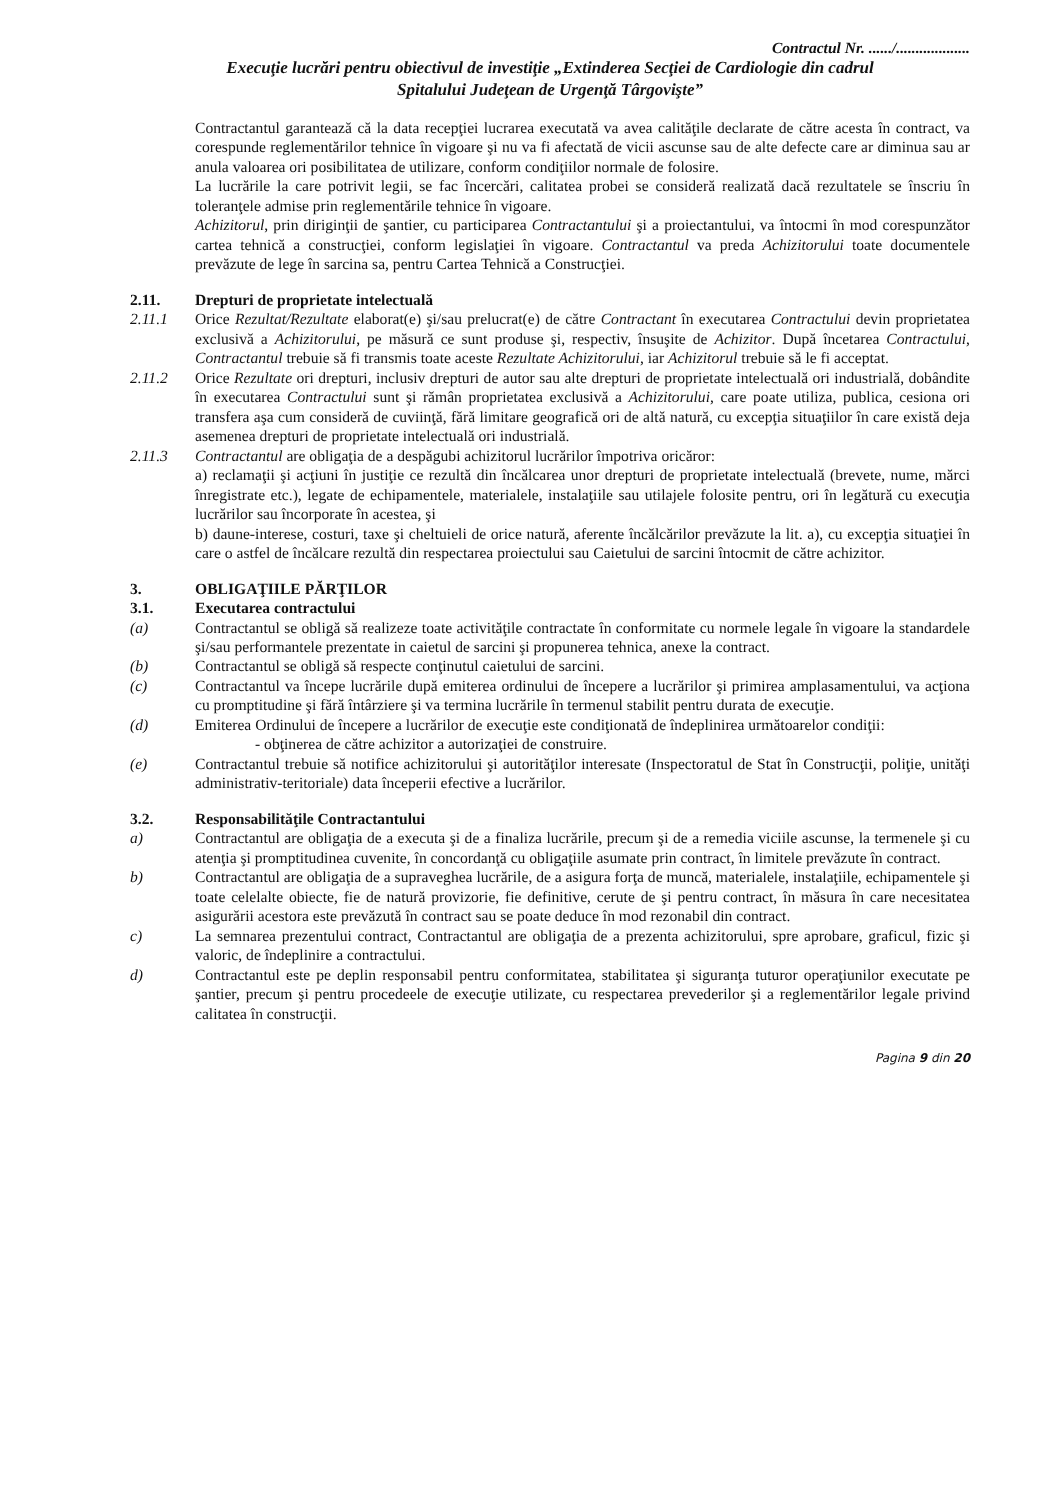Contractul Nr. ....../...................
Execuţie lucrări pentru obiectivul de investiţie „Extinderea Secţiei de Cardiologie din cadrul
Spitalului Judeţean de Urgenţă Târgovişte”
Contractantul garantează că la data recepţiei lucrarea executată va avea calităţile declarate de către acesta în contract, va corespunde reglementărilor tehnice în vigoare şi nu va fi afectată de vicii ascunse sau de alte defecte care ar diminua sau ar anula valoarea ori posibilitatea de utilizare, conform condiţiilor normale de folosire.
La lucrările la care potrivit legii, se fac încercări, calitatea probei se consideră realizată dacă rezultatele se înscriu în toleranţele admise prin reglementările tehnice în vigoare.
Achizitorul, prin diriginţii de şantier, cu participarea Contractantului şi a proiectantului, va întocmi în mod corespunzător cartea tehnică a construcţiei, conform legislaţiei în vigoare. Contractantul va preda Achizitorului toate documentele prevăzute de lege în sarcina sa, pentru Cartea Tehnică a Construcţiei.
2.11. Drepturi de proprietate intelectuală
2.11.1 Orice Rezultat/Rezultate elaborat(e) şi/sau prelucrat(e) de către Contractant în executarea Contractului devin proprietatea exclusivă a Achizitorului, pe măsură ce sunt produse şi, respectiv, însuşite de Achizitor. După încetarea Contractului, Contractantul trebuie să fi transmis toate aceste Rezultate Achizitorului, iar Achizitorul trebuie să le fi acceptat.
2.11.2 Orice Rezultate ori drepturi, inclusiv drepturi de autor sau alte drepturi de proprietate intelectuală ori industrială, dobândite în executarea Contractului sunt şi rămân proprietatea exclusivă a Achizitorului, care poate utiliza, publica, cesiona ori transfera aşa cum consideră de cuviinţă, fără limitare geografică ori de altă natură, cu excepţia situaţiilor în care există deja asemenea drepturi de proprietate intelectuală ori industrială.
2.11.3 Contractantul are obligaţia de a despăgubi achizitorul lucrărilor împotriva oricăror:
a) reclamaţii şi acţiuni în justiţie ce rezultă din încălcarea unor drepturi de proprietate intelectuală (brevete, nume, mărci înregistrate etc.), legate de echipamentele, materialele, instalaţiile sau utilajele folosite pentru, ori în legătură cu execuţia lucrărilor sau încorporate în acestea, şi
b) daune-interese, costuri, taxe şi cheltuieli de orice natură, aferente încălcărilor prevăzute la lit. a), cu excepţia situaţiei în care o astfel de încălcare rezultă din respectarea proiectului sau Caietului de sarcini întocmit de către achizitor.
3. OBLIGAŢIILE PĂRŢILOR
3.1. Executarea contractului
(a) Contractantul se obligă să realizeze toate activităţile contractate în conformitate cu normele legale în vigoare la standardele şi/sau performantele prezentate in caietul de sarcini şi propunerea tehnica, anexe la contract.
(b) Contractantul se obligă să respecte conţinutul caietului de sarcini.
(c) Contractantul va începe lucrările după emiterea ordinului de începere a lucrărilor şi primirea amplasamentului, va acţiona cu promptitudine şi fără întârziere şi va termina lucrările în termenul stabilit pentru durata de execuţie.
(d) Emiterea Ordinului de începere a lucrărilor de execuţie este condiţionată de îndeplinirea următoarelor condiţii:
- obţinerea de către achizitor a autorizaţiei de construire.
(e) Contractantul trebuie să notifice achizitorului şi autorităţilor interesate (Inspectoratul de Stat în Construcţii, poliţie, unităţi administrativ-teritoriale) data începerii efective a lucrărilor.
3.2. Responsabilităţile Contractantului
a) Contractantul are obligaţia de a executa şi de a finaliza lucrările, precum şi de a remedia viciile ascunse, la termenele şi cu atenţia şi promptitudinea cuvenite, în concordanţă cu obligaţiile asumate prin contract, în limitele prevăzute în contract.
b) Contractantul are obligaţia de a supraveghea lucrările, de a asigura forţa de muncă, materialele, instalaţiile, echipamentele şi toate celelalte obiecte, fie de natură provizorie, fie definitive, cerute de şi pentru contract, în măsura în care necesitatea asigurării acestora este prevăzută în contract sau se poate deduce în mod rezonabil din contract.
c) La semnarea prezentului contract, Contractantul are obligaţia de a prezenta achizitorului, spre aprobare, graficul, fizic şi valoric, de îndeplinire a contractului.
d) Contractantul este pe deplin responsabil pentru conformitatea, stabilitatea şi siguranţa tuturor operaţiunilor executate pe şantier, precum şi pentru procedeele de execuţie utilizate, cu respectarea prevederilor şi a reglementărilor legale privind calitatea în construcţii.
Pagina 9 din 20